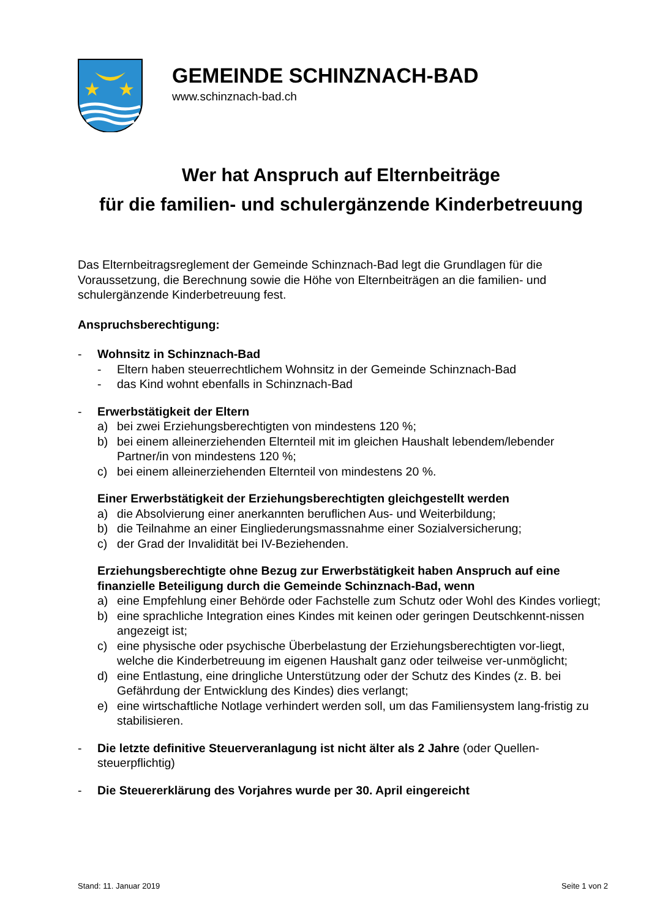★
★
GEMEINDE SCHINZNACH-BAD
www.schinznach-bad.ch
Wer hat Anspruch auf Elternbeiträge
für die familien- und schulergänzende Kinderbetreuung
Das Elternbeitragsreglement der Gemeinde Schinznach-Bad legt die Grundlagen für die Voraussetzung, die Berechnung sowie die Höhe von Elternbeiträgen an die familien- und schulergänzende Kinderbetreuung fest.
Anspruchsberechtigung:
- Wohnsitz in Schinznach-Bad
- Eltern haben steuerrechtlichem Wohnsitz in der Gemeinde Schinznach-Bad
- das Kind wohnt ebenfalls in Schinznach-Bad
- Erwerbstätigkeit der Eltern
a) bei zwei Erziehungsberechtigten von mindestens 120 %;
b) bei einem alleinerziehenden Elternteil mit im gleichen Haushalt lebendem/lebender Partner/in von mindestens 120 %;
c) bei einem alleinerziehenden Elternteil von mindestens 20 %.
Einer Erwerbstätigkeit der Erziehungsberechtigten gleichgestellt werden
a) die Absolvierung einer anerkannten beruflichen Aus- und Weiterbildung;
b) die Teilnahme an einer Eingliederungsmassnahme einer Sozialversicherung;
c) der Grad der Invalidität bei IV-Beziehenden.
Erziehungsberechtigte ohne Bezug zur Erwerbstätigkeit haben Anspruch auf eine finanzielle Beteiligung durch die Gemeinde Schinznach-Bad, wenn
a) eine Empfehlung einer Behörde oder Fachstelle zum Schutz oder Wohl des Kindes vorliegt;
b) eine sprachliche Integration eines Kindes mit keinen oder geringen Deutschkennt-nissen angezeigt ist;
c) eine physische oder psychische Überbelastung der Erziehungsberechtigten vor-liegt, welche die Kinderbetreuung im eigenen Haushalt ganz oder teilweise ver-unmöglicht;
d) eine Entlastung, eine dringliche Unterstützung oder der Schutz des Kindes (z. B. bei Gefährdung der Entwicklung des Kindes) dies verlangt;
e) eine wirtschaftliche Notlage verhindert werden soll, um das Familiensystem lang-fristig zu stabilisieren.
- Die letzte definitive Steuerveranlagung ist nicht älter als 2 Jahre (oder Quellen-steuerpflichtig)
- Die Steuererklärung des Vorjahres wurde per 30. April eingereicht
Stand: 11. Januar 2019 Seite 1 von 2